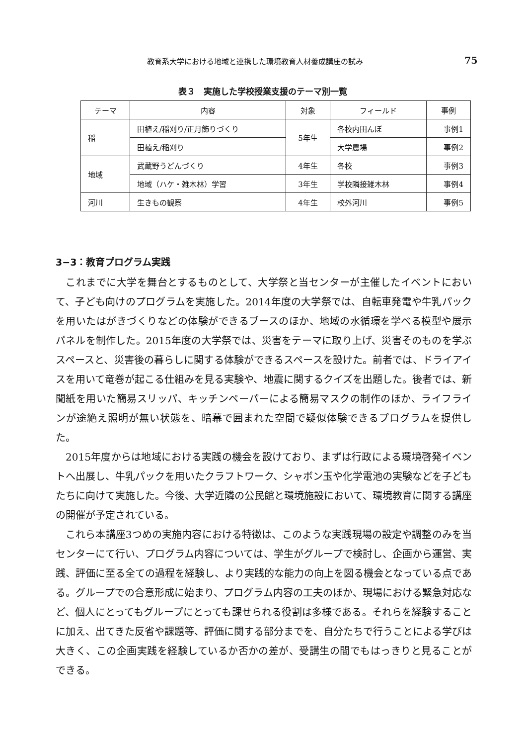教育系大学における地域と連携した環境教育人材養成講座の試み 75
表３　実施した学校授業支援のテーマ別一覧
| テーマ | 内容 | 対象 | フィールド | 事例 |
| --- | --- | --- | --- | --- |
| 稲 | 田植え/稲刈り/正月飾りづくり | 5年生 | 各校内田んぼ | 事例1 |
| | 田植え/稲刈り | | 大学農場 | 事例2 |
| 地域 | 武蔵野うどんづくり | 4年生 | 各校 | 事例3 |
| | 地域（ハケ・雑木林）学習 | 3年生 | 学校隣接雑木林 | 事例4 |
| 河川 | 生きもの観察 | 4年生 | 校外河川 | 事例5 |
3−3：教育プログラム実践
これまでに大学を舞台とするものとして、大学祭と当センターが主催したイベントにおいて、子ども向けのプログラムを実施した。2014年度の大学祭では、自転車発電や牛乳パックを用いたはがきづくりなどの体験ができるブースのほか、地域の水循環を学べる模型や展示パネルを制作した。2015年度の大学祭では、災害をテーマに取り上げ、災害そのものを学ぶスペースと、災害後の暮らしに関する体験ができるスペースを設けた。前者では、ドライアイスを用いて竜巻が起こる仕組みを見る実験や、地震に関するクイズを出題した。後者では、新聞紙を用いた簡易スリッパ、キッチンペーパーによる簡易マスクの制作のほか、ライフラインが途絶え照明が無い状態を、暗幕で囲まれた空間で疑似体験できるプログラムを提供した。
2015年度からは地域における実践の機会を設けており、まずは行政による環境啓発イベントへ出展し、牛乳パックを用いたクラフトワーク、シャボン玉や化学電池の実験などを子どもたちに向けて実施した。今後、大学近隣の公民館と環境施設において、環境教育に関する講座の開催が予定されている。
これら本講座3つめの実施内容における特徴は、このような実践現場の設定や調整のみを当センターにて行い、プログラム内容については、学生がグループで検討し、企画から運営、実践、評価に至る全ての過程を経験し、より実践的な能力の向上を図る機会となっている点である。グループでの合意形成に始まり、プログラム内容の工夫のほか、現場における緊急対応など、個人にとってもグループにとっても課せられる役割は多様である。それらを経験することに加え、出てきた反省や課題等、評価に関する部分までを、自分たちで行うことによる学びは大きく、この企画実践を経験しているか否かの差が、受講生の間でもはっきりと見ることができる。